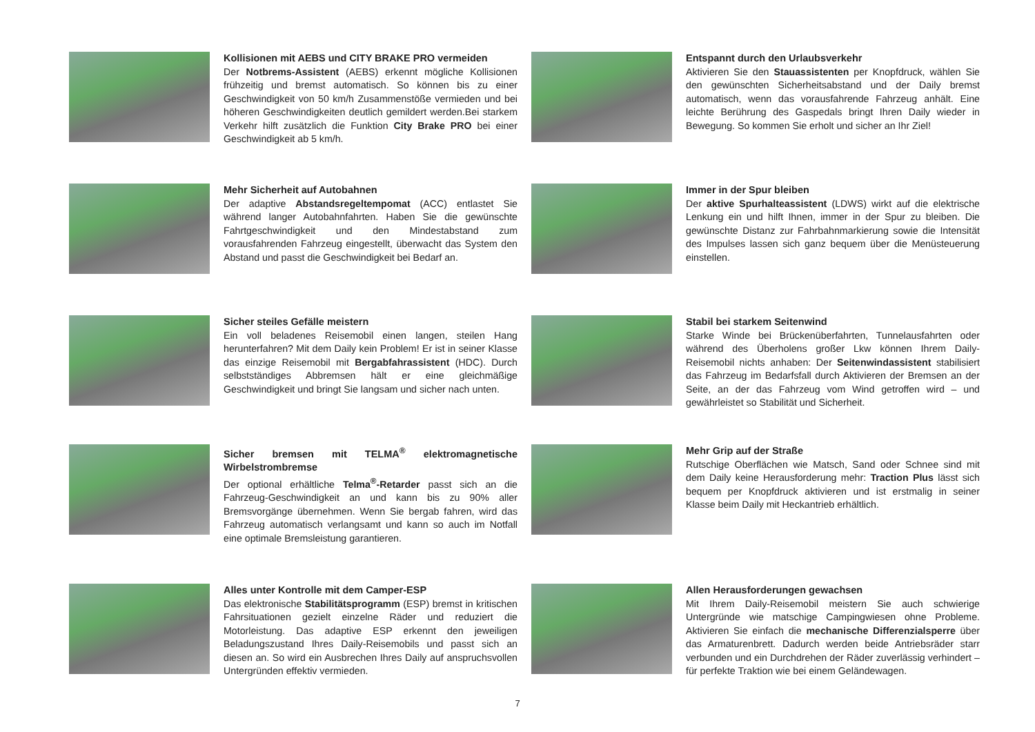Kollisionen mit AEBS und CITY BRAKE PRO vermeiden
Der Notbrems-Assistent (AEBS) erkennt mögliche Kollisionen frühzeitig und bremst automatisch. So können bis zu einer Geschwindigkeit von 50 km/h Zusammenstöße vermieden und bei höheren Geschwindigkeiten deutlich gemildert werden.Bei starkem Verkehr hilft zusätzlich die Funktion City Brake PRO bei einer Geschwindigkeit ab 5 km/h.
Entspannt durch den Urlaubsverkehr
Aktivieren Sie den Stauassistenten per Knopfdruck, wählen Sie den gewünschten Sicherheitsabstand und der Daily bremst automatisch, wenn das vorausfahrende Fahrzeug anhält. Eine leichte Berührung des Gaspedals bringt Ihren Daily wieder in Bewegung. So kommen Sie erholt und sicher an Ihr Ziel!
Mehr Sicherheit auf Autobahnen
Der adaptive Abstandsregeltempomat (ACC) entlastet Sie während langer Autobahnfahrten. Haben Sie die gewünschte Fahrtgeschwindigkeit und den Mindestabstand zum vorausfahrenden Fahrzeug eingestellt, überwacht das System den Abstand und passt die Geschwindigkeit bei Bedarf an.
Immer in der Spur bleiben
Der aktive Spurhalteassistent (LDWS) wirkt auf die elektrische Lenkung ein und hilft Ihnen, immer in der Spur zu bleiben. Die gewünschte Distanz zur Fahrbahnmarkierung sowie die Intensität des Impulses lassen sich ganz bequem über die Menüsteuerung einstellen.
Sicher steiles Gefälle meistern
Ein voll beladenes Reisemobil einen langen, steilen Hang herunterfahren? Mit dem Daily kein Problem! Er ist in seiner Klasse das einzige Reisemobil mit Bergabfahrassistent (HDC). Durch selbstständiges Abbremsen hält er eine gleichmäßige Geschwindigkeit und bringt Sie langsam und sicher nach unten.
Stabil bei starkem Seitenwind
Starke Winde bei Brückenüberfahrten, Tunnelausfahrten oder während des Überholens großer Lkw können Ihrem Daily-Reisemobil nichts anhaben: Der Seitenwindassistent stabilisiert das Fahrzeug im Bedarfsfall durch Aktivieren der Bremsen an der Seite, an der das Fahrzeug vom Wind getroffen wird – und gewährleistet so Stabilität und Sicherheit.
Sicher bremsen mit TELMA<sup>®</sup> elektromagnetische Wirbelstrombremse
Der optional erhältliche Telma<sup>®</sup>-Retarder passt sich an die Fahrzeug-Geschwindigkeit an und kann bis zu 90% aller Bremsvorgänge übernehmen. Wenn Sie bergab fahren, wird das Fahrzeug automatisch verlangsamt und kann so auch im Notfall eine optimale Bremsleistung garantieren.
Mehr Grip auf der Straße
Rutschige Oberflächen wie Matsch, Sand oder Schnee sind mit dem Daily keine Herausforderung mehr: Traction Plus lässt sich bequem per Knopfdruck aktivieren und ist erstmalig in seiner Klasse beim Daily mit Heckantrieb erhältlich.
Alles unter Kontrolle mit dem Camper-ESP
Das elektronische Stabilitätsprogramm (ESP) bremst in kritischen Fahrsituationen gezielt einzelne Räder und reduziert die Motorleistung. Das adaptive ESP erkennt den jeweiligen Beladungszustand Ihres Daily-Reisemobils und passt sich an diesen an. So wird ein Ausbrechen Ihres Daily auf anspruchsvollen Untergründen effektiv vermieden.
Allen Herausforderungen gewachsen
Mit Ihrem Daily-Reisemobil meistern Sie auch schwierige Untergründe wie matschige Campingwiesen ohne Probleme. Aktivieren Sie einfach die mechanische Differenzialsperre über das Armaturenbrett. Dadurch werden beide Antriebsräder starr verbunden und ein Durchdrehen der Räder zuverlässig verhindert – für perfekte Traktion wie bei einem Geländewagen.
7